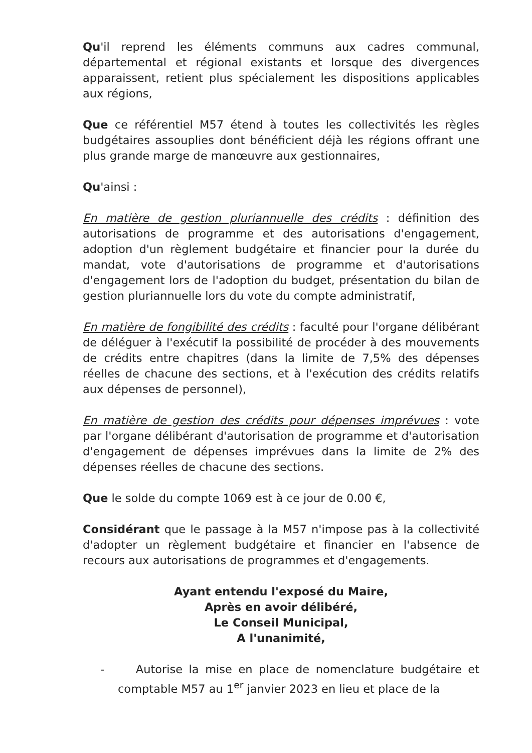Qu'il reprend les éléments communs aux cadres communal, départemental et régional existants et lorsque des divergences apparaissent, retient plus spécialement les dispositions applicables aux régions,
Que ce référentiel M57 étend à toutes les collectivités les règles budgétaires assouplies dont bénéficient déjà les régions offrant une plus grande marge de manœuvre aux gestionnaires,
Qu'ainsi :
En matière de gestion pluriannuelle des crédits : définition des autorisations de programme et des autorisations d'engagement, adoption d'un règlement budgétaire et financier pour la durée du mandat, vote d'autorisations de programme et d'autorisations d'engagement lors de l'adoption du budget, présentation du bilan de gestion pluriannuelle lors du vote du compte administratif,
En matière de fongibilité des crédits : faculté pour l'organe délibérant de déléguer à l'exécutif la possibilité de procéder à des mouvements de crédits entre chapitres (dans la limite de 7,5% des dépenses réelles de chacune des sections, et à l'exécution des crédits relatifs aux dépenses de personnel),
En matière de gestion des crédits pour dépenses imprévues : vote par l'organe délibérant d'autorisation de programme et d'autorisation d'engagement de dépenses imprévues dans la limite de 2% des dépenses réelles de chacune des sections.
Que le solde du compte 1069 est à ce jour de 0.00 €,
Considérant que le passage à la M57 n'impose pas à la collectivité d'adopter un règlement budgétaire et financier en l'absence de recours aux autorisations de programmes et d'engagements.
Ayant entendu l'exposé du Maire,
Après en avoir délibéré,
Le Conseil Municipal,
A l'unanimité,
- Autorise la mise en place de nomenclature budgétaire et comptable M57 au 1<sup>er</sup> janvier 2023 en lieu et place de la